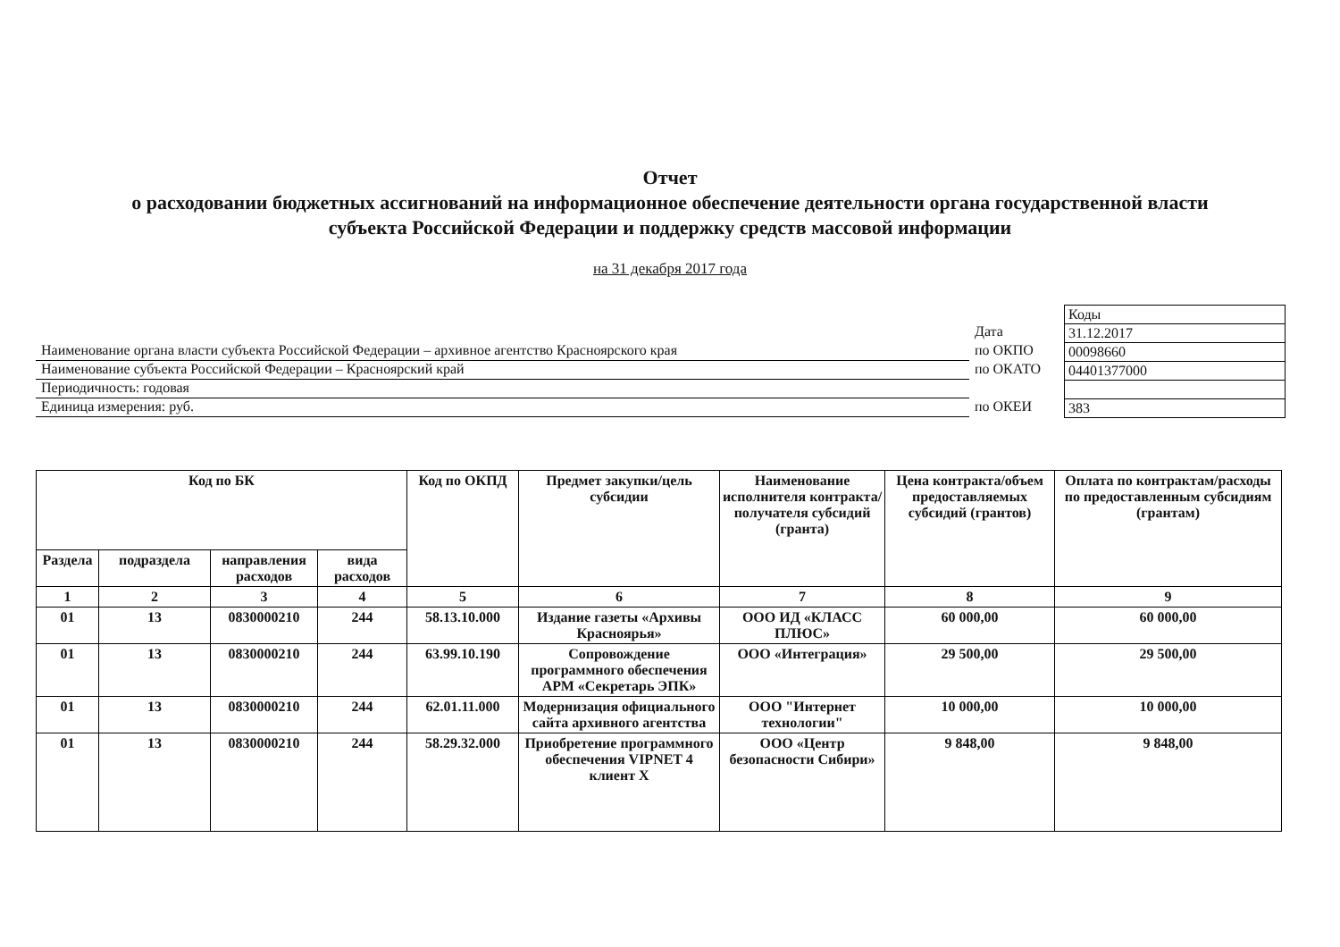Отчет
о расходовании бюджетных ассигнований на информационное обеспечение деятельности органа государственной власти
субъекта Российской Федерации и поддержку средств массовой информации
на 31 декабря 2017 года
Наименование органа власти субъекта Российской Федерации – архивное агентство Красноярского края
Наименование субъекта Российской Федерации – Красноярский край
Периодичность: годовая
Единица измерения: руб.
Дата
по ОКПО
по ОКАТО
по ОКЕИ
| Коды |
| 31.12.2017 |
| 00098660 |
| 04401377000 |
| 383 |
| Код по БК | | | | Код по ОКПД | Предмет закупки/цель субсидии | Наименование исполнителя контракта/получателя субсидий (гранта) | Цена контракта/объем предоставляемых субсидий (грантов) | Оплата по контрактам/расходы по предоставленным субсидиям (грантам) |
| --- | --- | --- | --- | --- | --- | --- | --- | --- |
| Раздела | подраздела | направления расходов | вида расходов | | | | | |
| 1 | 2 | 3 | 4 | 5 | 6 | 7 | 8 | 9 |
| 01 | 13 | 0830000210 | 244 | 58.13.10.000 | Издание газеты «Архивы Красноярья» | ООО ИД «КЛАСС ПЛЮС» | 60 000,00 | 60 000,00 |
| 01 | 13 | 0830000210 | 244 | 63.99.10.190 | Сопровождение программного обеспечения АРМ «Секретарь ЭПК» | ООО «Интеграция» | 29 500,00 | 29 500,00 |
| 01 | 13 | 0830000210 | 244 | 62.01.11.000 | Модернизация официального сайта архивного агентства | ООО "Интернет технологии" | 10 000,00 | 10 000,00 |
| 01 | 13 | 0830000210 | 244 | 58.29.32.000 | Приобретение программного обеспечения VIPNET 4 клиент X | ООО «Центр безопасности Сибири» | 9 848,00 | 9 848,00 |